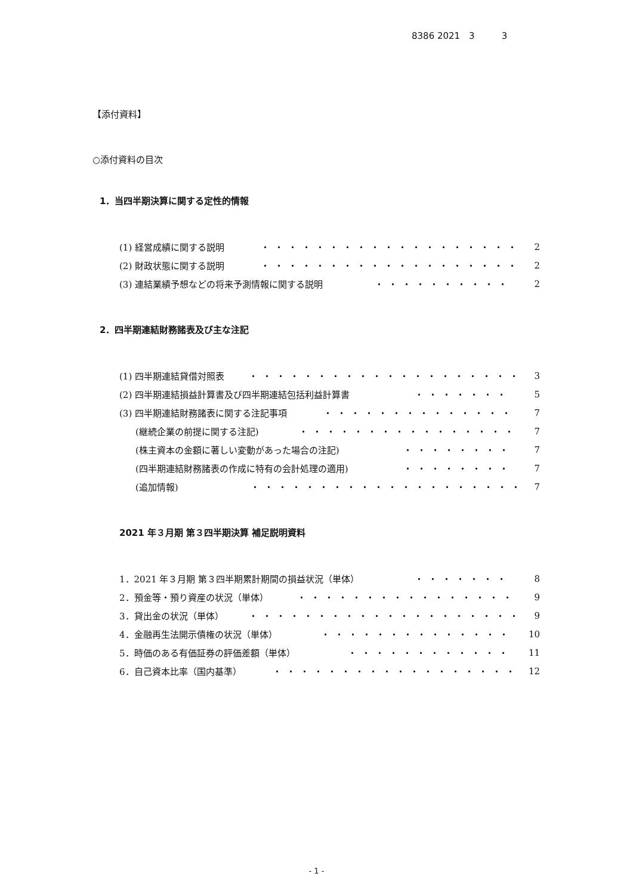8386 2021　3　　　3
【添付資料】
○添付資料の目次
1．当四半期決算に関する定性的情報
(1) 経営成績に関する説明 ・・・・・・・・・・・・・・・・・・・ 2
(2) 財政状態に関する説明 ・・・・・・・・・・・・・・・・・・・ 2
(3) 連結業績予想などの将来予測情報に関する説明 ・・・・・・・・・・ 2
2．四半期連結財務諸表及び主な注記
(1) 四半期連結貸借対照表 ・・・・・・・・・・・・・・・・・・・・ 3
(2) 四半期連結損益計算書及び四半期連結包括利益計算書 ・・・・・・・ 5
(3) 四半期連結財務諸表に関する注記事項 ・・・・・・・・・・・・・・ 7
(継続企業の前提に関する注記) ・・・・・・・・・・・・・・・・ 7
(株主資本の金額に著しい変動があった場合の注記) ・・・・・・・・ 7
(四半期連結財務諸表の作成に特有の会計処理の適用) ・・・・・・・・ 7
(追加情報) ・・・・・・・・・・・・・・・・・・・・ 7
2021 年３月期 第３四半期決算 補足説明資料
1．2021 年３月期 第３四半期累計期間の損益状況（単体） ・・・・・・・ 8
2．預金等・預り資産の状況（単体） ・・・・・・・・・・・・・・・・ 9
3．貸出金の状況（単体） ・・・・・・・・・・・・・・・・・・・・ 9
4．金融再生法開示債権の状況（単体） ・・・・・・・・・・・・・・ 10
5．時価のある有価証券の評価差額（単体） ・・・・・・・・・・・・ 11
6．自己資本比率（国内基準） ・・・・・・・・・・・・・・・・・・ 12
- 1 -